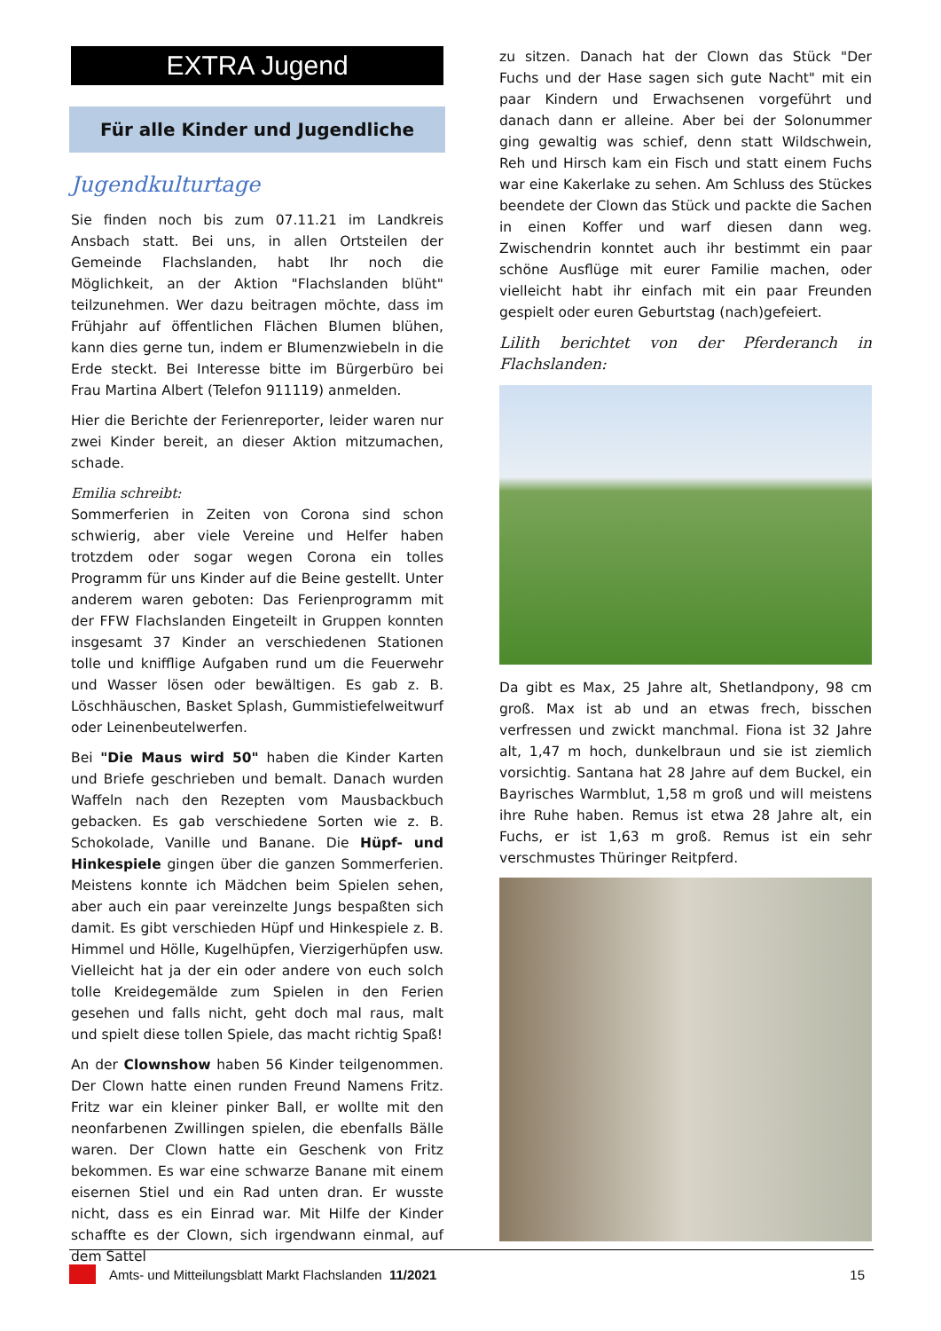EXTRA Jugend
Für alle Kinder und Jugendliche
Jugendkulturtage
Sie finden noch bis zum 07.11.21 im Landkreis Ansbach statt. Bei uns, in allen Ortsteilen der Gemeinde Flachslanden, habt Ihr noch die Möglichkeit, an der Aktion "Flachslanden blüht" teilzunehmen. Wer dazu beitragen möchte, dass im Frühjahr auf öffentlichen Flächen Blumen blühen, kann dies gerne tun, indem er Blumenzwiebeln in die Erde steckt. Bei Interesse bitte im Bürgerbüro bei Frau Martina Albert (Telefon 911119) anmelden.
Hier die Berichte der Ferienreporter, leider waren nur zwei Kinder bereit, an dieser Aktion mitzumachen, schade.
Emilia schreibt:
Sommerferien in Zeiten von Corona sind schon schwierig, aber viele Vereine und Helfer haben trotzdem oder sogar wegen Corona ein tolles Programm für uns Kinder auf die Beine gestellt. Unter anderem waren geboten: Das Ferienprogramm mit der FFW Flachslanden Eingeteilt in Gruppen konnten insgesamt 37 Kinder an verschiedenen Stationen tolle und knifflige Aufgaben rund um die Feuerwehr und Wasser lösen oder bewältigen. Es gab z. B. Löschhäuschen, Basket Splash, Gummistiefelweitwurf oder Leinenbeutelwerfen.
Bei "Die Maus wird 50" haben die Kinder Karten und Briefe geschrieben und bemalt. Danach wurden Waffeln nach den Rezepten vom Mausbackbuch gebacken. Es gab verschiedene Sorten wie z. B. Schokolade, Vanille und Banane. Die Hüpf- und Hinkespiele gingen über die ganzen Sommerferien. Meistens konnte ich Mädchen beim Spielen sehen, aber auch ein paar vereinzelte Jungs bespaßten sich damit. Es gibt verschieden Hüpf und Hinkespiele z. B. Himmel und Hölle, Kugelhüpfen, Vierzigerhüpfen usw. Vielleicht hat ja der ein oder andere von euch solch tolle Kreidegemälde zum Spielen in den Ferien gesehen und falls nicht, geht doch mal raus, malt und spielt diese tollen Spiele, das macht richtig Spaß!
An der Clownshow haben 56 Kinder teilgenommen. Der Clown hatte einen runden Freund Namens Fritz. Fritz war ein kleiner pinker Ball, er wollte mit den neonfarbenen Zwillingen spielen, die ebenfalls Bälle waren. Der Clown hatte ein Geschenk von Fritz bekommen. Es war eine schwarze Banane mit einem eisernen Stiel und ein Rad unten dran. Er wusste nicht, dass es ein Einrad war. Mit Hilfe der Kinder schaffte es der Clown, sich irgendwann einmal, auf dem Sattel
zu sitzen. Danach hat der Clown das Stück "Der Fuchs und der Hase sagen sich gute Nacht" mit ein paar Kindern und Erwachsenen vorgeführt und danach dann er alleine. Aber bei der Solonummer ging gewaltig was schief, denn statt Wildschwein, Reh und Hirsch kam ein Fisch und statt einem Fuchs war eine Kakerlake zu sehen. Am Schluss des Stückes beendete der Clown das Stück und packte die Sachen in einen Koffer und warf diesen dann weg. Zwischendrin konntet auch ihr bestimmt ein paar schöne Ausflüge mit eurer Familie machen, oder vielleicht habt ihr einfach mit ein paar Freunden gespielt oder euren Geburtstag (nach)gefeiert.
Lilith berichtet von der Pferderanch in Flachslanden:
Da gibt es Max, 25 Jahre alt, Shetlandpony, 98 cm groß. Max ist ab und an etwas frech, bisschen verfressen und zwickt manchmal. Fiona ist 32 Jahre alt, 1,47 m hoch, dunkelbraun und sie ist ziemlich vorsichtig. Santana hat 28 Jahre auf dem Buckel, ein Bayrisches Warmblut, 1,58 m groß und will meistens ihre Ruhe haben. Remus ist etwa 28 Jahre alt, ein Fuchs, er ist 1,63 m groß. Remus ist ein sehr verschmustes Thüringer Reitpferd.
Amts- und Mitteilungsblatt Markt Flachslanden 11/2021 15